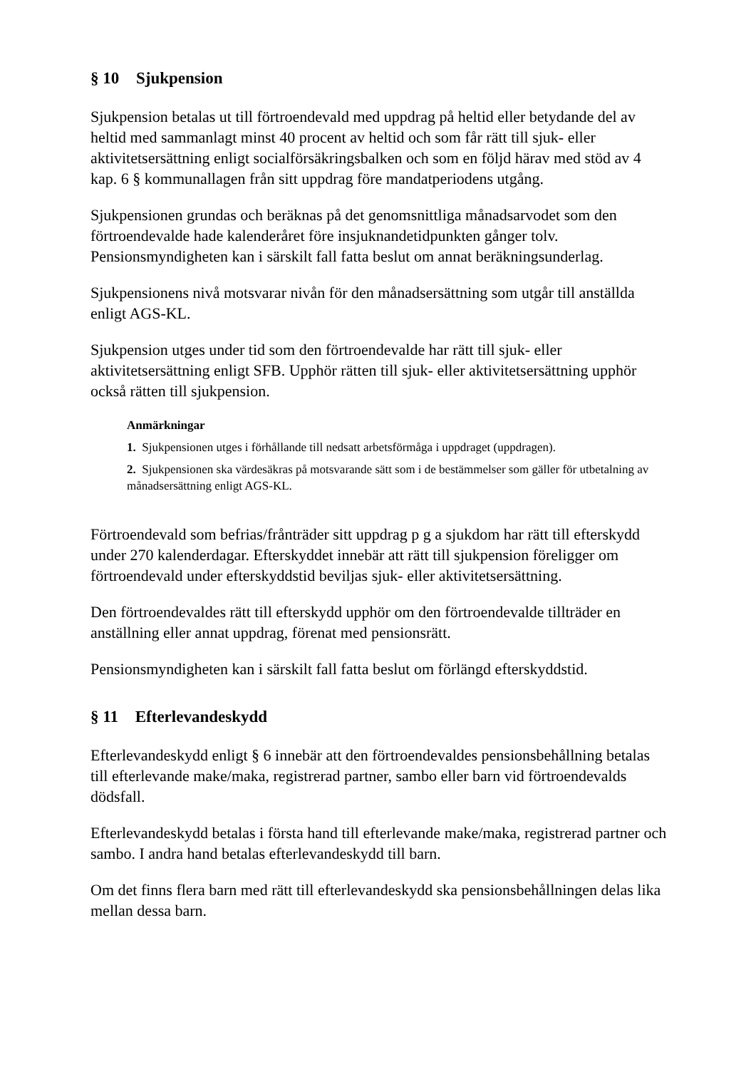§ 10 Sjukpension
Sjukpension betalas ut till förtroendevald med uppdrag på heltid eller betydande del av heltid med sammanlagt minst 40 procent av heltid och som får rätt till sjuk- eller aktivitetsersättning enligt socialförsäkringsbalken och som en följd härav med stöd av 4 kap. 6 § kommunallagen från sitt uppdrag före mandatperiodens utgång.
Sjukpensionen grundas och beräknas på det genomsnittliga månadsarvodet som den förtroendevalde hade kalenderåret före insjuknandetidpunkten gånger tolv. Pensionsmyndigheten kan i särskilt fall fatta beslut om annat beräkningsunderlag.
Sjukpensionens nivå motsvarar nivån för den månadsersättning som utgår till anställda enligt AGS-KL.
Sjukpension utges under tid som den förtroendevalde har rätt till sjuk- eller aktivitetsersättning enligt SFB. Upphör rätten till sjuk- eller aktivitetsersättning upphör också rätten till sjukpension.
Anmärkningar
1. Sjukpensionen utges i förhållande till nedsatt arbetsförmåga i uppdraget (uppdragen).
2. Sjukpensionen ska värdesäkras på motsvarande sätt som i de bestämmelser som gäller för utbetalning av månadsersättning enligt AGS-KL.
Förtroendevald som befrias/frånträder sitt uppdrag p g a sjukdom har rätt till efterskydd under 270 kalenderdagar. Efterskyddet innebär att rätt till sjukpension föreligger om förtroendevald under efterskyddstid beviljas sjuk- eller aktivitetsersättning.
Den förtroendevaldes rätt till efterskydd upphör om den förtroendevalde tillträder en anställning eller annat uppdrag, förenat med pensionsrätt.
Pensionsmyndigheten kan i särskilt fall fatta beslut om förlängd efterskyddstid.
§ 11 Efterlevandeskydd
Efterlevandeskydd enligt § 6 innebär att den förtroendevaldes pensionsbehållning betalas till efterlevande make/maka, registrerad partner, sambo eller barn vid förtroendevalds dödsfall.
Efterlevandeskydd betalas i första hand till efterlevande make/maka, registrerad partner och sambo. I andra hand betalas efterlevandeskydd till barn.
Om det finns flera barn med rätt till efterlevandeskydd ska pensionsbehållningen delas lika mellan dessa barn.